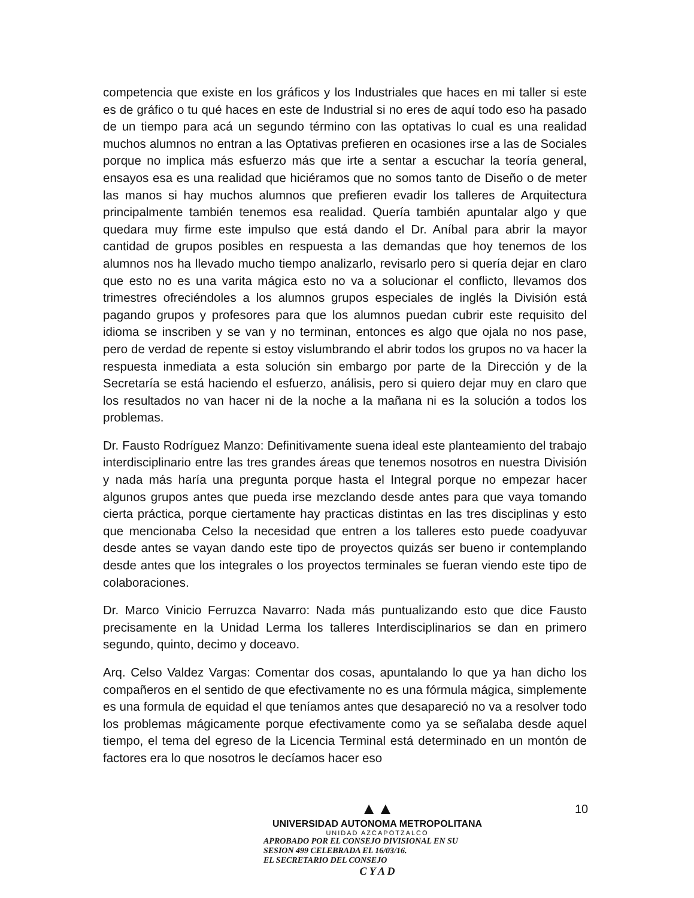competencia que existe en los gráficos y los Industriales que haces en mi taller si este es de gráfico o tu qué haces en este de Industrial si no eres de aquí todo eso ha pasado de un tiempo para acá un segundo término con las optativas lo cual es una realidad muchos alumnos no entran a las Optativas prefieren en ocasiones irse a las de Sociales porque no implica más esfuerzo más que irte a sentar a escuchar la teoría general, ensayos esa es una realidad que hiciéramos que no somos tanto de Diseño o de meter las manos si hay muchos alumnos que prefieren evadir los talleres de Arquitectura principalmente también tenemos esa realidad. Quería también apuntalar algo y que quedara muy firme este impulso que está dando el Dr. Aníbal para abrir la mayor cantidad de grupos posibles en respuesta a las demandas que hoy tenemos de los alumnos nos ha llevado mucho tiempo analizarlo, revisarlo pero si quería dejar en claro que esto no es una varita mágica esto no va a solucionar el conflicto, llevamos dos trimestres ofreciéndoles a los alumnos grupos especiales de inglés la División está pagando grupos y profesores para que los alumnos puedan cubrir este requisito del idioma se inscriben y se van y no terminan, entonces es algo que ojala no nos pase, pero de verdad de repente si estoy vislumbrando el abrir todos los grupos no va hacer la respuesta inmediata a esta solución sin embargo por parte de la Dirección y de la Secretaría se está haciendo el esfuerzo, análisis, pero si quiero dejar muy en claro que los resultados no van hacer ni de la noche a la mañana ni es la solución a todos los problemas.
Dr. Fausto Rodríguez Manzo: Definitivamente suena ideal este planteamiento del trabajo interdisciplinario entre las tres grandes áreas que tenemos nosotros en nuestra División y nada más haría una pregunta porque hasta el Integral porque no empezar hacer algunos grupos antes que pueda irse mezclando desde antes para que vaya tomando cierta práctica, porque ciertamente hay practicas distintas en las tres disciplinas y esto que mencionaba Celso la necesidad que entren a los talleres esto puede coadyuvar desde antes se vayan dando este tipo de proyectos quizás ser bueno ir contemplando desde antes que los integrales o los proyectos terminales se fueran viendo este tipo de colaboraciones.
Dr. Marco Vinicio Ferruzca Navarro: Nada más puntualizando esto que dice Fausto precisamente en la Unidad Lerma los talleres Interdisciplinarios se dan en primero segundo, quinto, decimo y doceavo.
Arq. Celso Valdez Vargas: Comentar dos cosas, apuntalando lo que ya han dicho los compañeros en el sentido de que efectivamente no es una fórmula mágica, simplemente es una formula de equidad el que teníamos antes que desapareció no va a resolver todo los problemas mágicamente porque efectivamente como ya se señalaba desde aquel tiempo, el tema del egreso de la Licencia Terminal está determinado en un montón de factores era lo que nosotros le decíamos hacer eso
10
▲▲
UNIVERSIDAD AUTONOMA METROPOLITANA
UNIDAD AZCAPOTZALCO
APROBADO POR EL CONSEJO DIVISIONAL EN SU
SESION 499 CELEBRADA EL 16/03/16.
EL SECRETARIO DEL CONSEJO
C Y A D